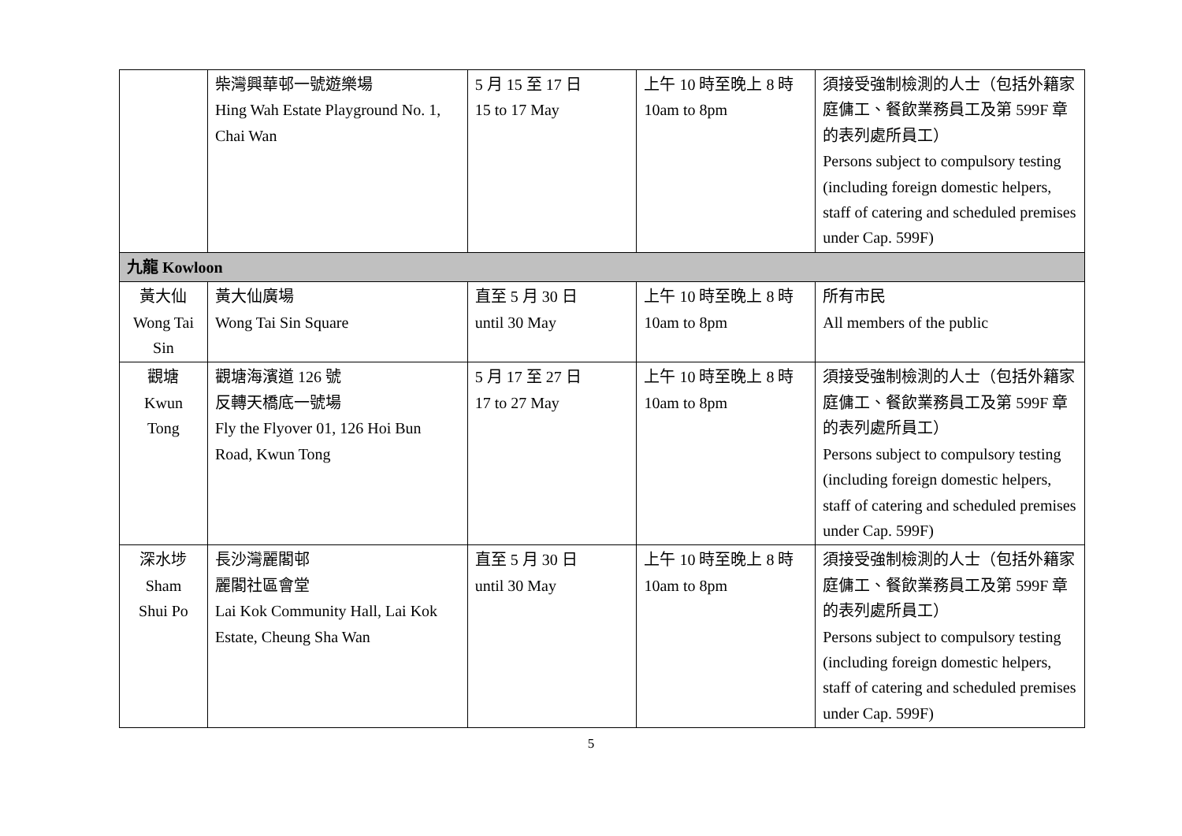| | 柴灣興華邨一號遊樂場 Hing Wah Estate Playground No. 1, Chai Wan | 5 月 15 至 17 日 15 to 17 May | 上午 10 時至晚上 8 時 10am to 8pm | 須接受強制檢測的人士（包括外籍家庭傭工、餐飲業務員工及第 599F 章的表列處所員工） Persons subject to compulsory testing (including foreign domestic helpers, staff of catering and scheduled premises under Cap. 599F) |
| 九龍 Kowloon | | | | |
| 黃大仙 Wong Tai Sin | 黃大仙廣場 Wong Tai Sin Square | 直至 5 月 30 日 until 30 May | 上午 10 時至晚上 8 時 10am to 8pm | 所有市民 All members of the public |
| 觀塘 Kwun Tong | 觀塘海濱道 126 號 反轉天橋底一號場 Fly the Flyover 01, 126 Hoi Bun Road, Kwun Tong | 5 月 17 至 27 日 17 to 27 May | 上午 10 時至晚上 8 時 10am to 8pm | 須接受強制檢測的人士（包括外籍家庭傭工、餐飲業務員工及第 599F 章的表列處所員工） Persons subject to compulsory testing (including foreign domestic helpers, staff of catering and scheduled premises under Cap. 599F) |
| 深水埗 Sham Shui Po | 長沙灣麗閣邨 麗閣社區會堂 Lai Kok Community Hall, Lai Kok Estate, Cheung Sha Wan | 直至 5 月 30 日 until 30 May | 上午 10 時至晚上 8 時 10am to 8pm | 須接受強制檢測的人士（包括外籍家庭傭工、餐飲業務員工及第 599F 章的表列處所員工） Persons subject to compulsory testing (including foreign domestic helpers, staff of catering and scheduled premises under Cap. 599F) |
5